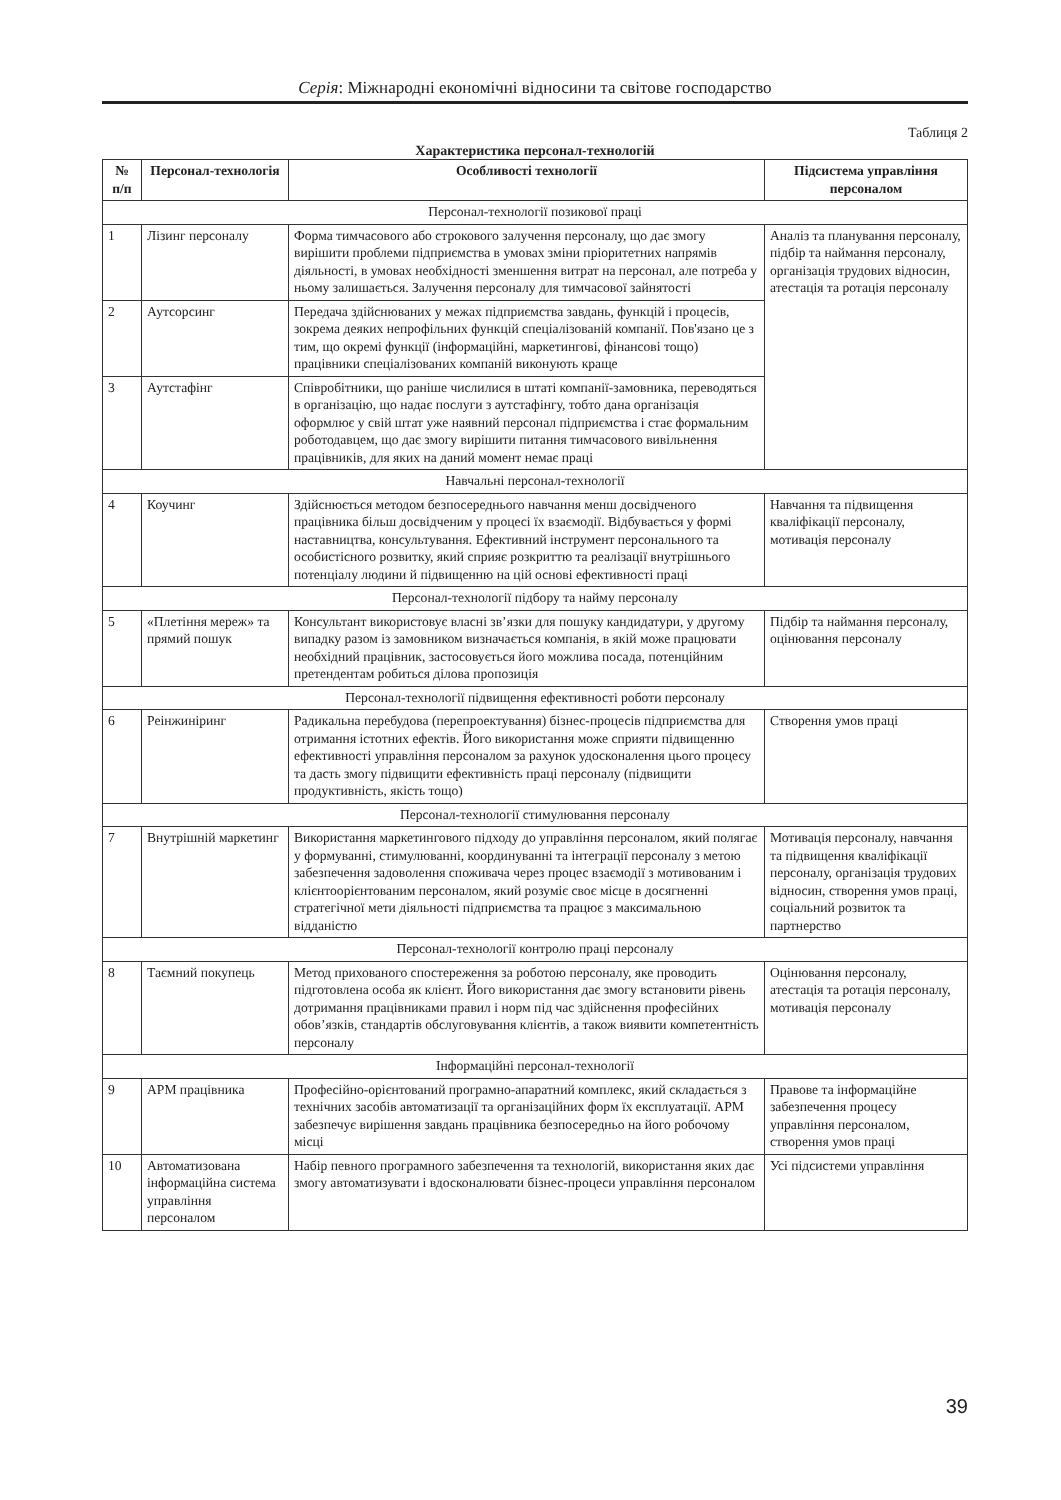Серія: Міжнародні економічні відносини та світове господарство
Таблиця 2
Характеристика персонал-технологій
| № п/п | Персонал-технологія | Особливості технології | Підсистема управління персоналом |
| --- | --- | --- | --- |
| Персонал-технології позикової праці | | | |
| 1 | Лізинг персоналу | Форма тимчасового або строкового залучення персоналу, що дає змогу вирішити проблеми підприємства в умовах зміни пріоритетних напрямів діяльності, в умовах необхідності зменшення витрат на персонал, але потреба у ньому залишається. Залучення персоналу для тимчасової зайнятості | Аналіз та планування персоналу, підбір та наймання персоналу, організація трудових відносин, атестація та ротація персоналу |
| 2 | Аутсорсинг | Передача здійснюваних у межах підприємства завдань, функцій і процесів, зокрема деяких непрофільних функцій спеціалізованій компанії. Пов'язано це з тим, що окремі функції (інформаційні, маркетингові, фінансові тощо) працівники спеціалізованих компаній виконують краще | |
| 3 | Аутстафінг | Співробітники, що раніше числилися в штаті компанії-замовника, переводяться в організацію, що надає послуги з аутстафінгу, тобто дана організація оформлює у свій штат уже наявний персонал підприємства і стає формальним роботодавцем, що дає змогу вирішити питання тимчасового вивільнення працівників, для яких на даний момент немає праці | |
| Навчальні персонал-технології | | | |
| 4 | Коучинг | Здійснюється методом безпосереднього навчання менш досвідченого працівника більш досвідченим у процесі їх взаємодії. Відбувається у формі наставництва, консультування. Ефективний інструмент персонального та особистісного розвитку, який сприяє розкриттю та реалізації внутрішнього потенціалу людини й підвищенню на цій основі ефективності праці | Навчання та підвищення кваліфікації персоналу, мотивація персоналу |
| Персонал-технології підбору та найму персоналу | | | |
| 5 | «Плетіння мереж» та прямий пошук | Консультант використовує власні зв’язки для пошуку кандидатури, у другому випадку разом із замовником визначається компанія, в якій може працювати необхідний працівник, застосовується його можлива посада, потенційним претендентам робиться ділова пропозиція | Підбір та наймання персоналу, оцінювання персоналу |
| Персонал-технології підвищення ефективності роботи персоналу | | | |
| 6 | Реінжиніринг | Радикальна перебудова (перепроектування) бізнес-процесів підприємства для отримання істотних ефектів. Його використання може сприяти підвищенню ефективності управління персоналом за рахунок удосконалення цього процесу та дасть змогу підвищити ефективність праці персоналу (підвищити продуктивність, якість тощо) | Створення умов праці |
| Персонал-технології стимулювання персоналу | | | |
| 7 | Внутрішній маркетинг | Використання маркетингового підходу до управління персоналом, який полягає у формуванні, стимулюванні, координуванні та інтеграції персоналу з метою забезпечення задоволення споживача через процес взаємодії з мотивованим і клієнтоорієнтованим персоналом, який розуміє своє місце в досягненні стратегічної мети діяльності підприємства та працює з максимальною відданістю | Мотивація персоналу, навчання та підвищення кваліфікації персоналу, організація трудових відносин, створення умов праці, соціальний розвиток та партнерство |
| Персонал-технології контролю праці персоналу | | | |
| 8 | Таємний покупець | Метод прихованого спостереження за роботою персоналу, яке проводить підготовлена особа як клієнт. Його використання дає змогу встановити рівень дотримання працівниками правил і норм під час здійснення професійних обов’язків, стандартів обслуговування клієнтів, а також виявити компетентність персоналу | Оцінювання персоналу, атестація та ротація персоналу, мотивація персоналу |
| Інформаційні персонал-технології | | | |
| 9 | АРМ працівника | Професійно-орієнтований програмно-апаратний комплекс, який складається з технічних засобів автоматизації та організаційних форм їх експлуатації. АРМ забезпечує вирішення завдань працівника безпосередньо на його робочому місці | Правове та інформаційне забезпечення процесу управління персоналом, створення умов праці |
| 10 | Автоматизована інформаційна система управління персоналом | Набір певного програмного забезпечення та технологій, використання яких дає змогу автоматизувати і вдосконалювати бізнес-процеси управління персоналом | Усі підсистеми управління |
39